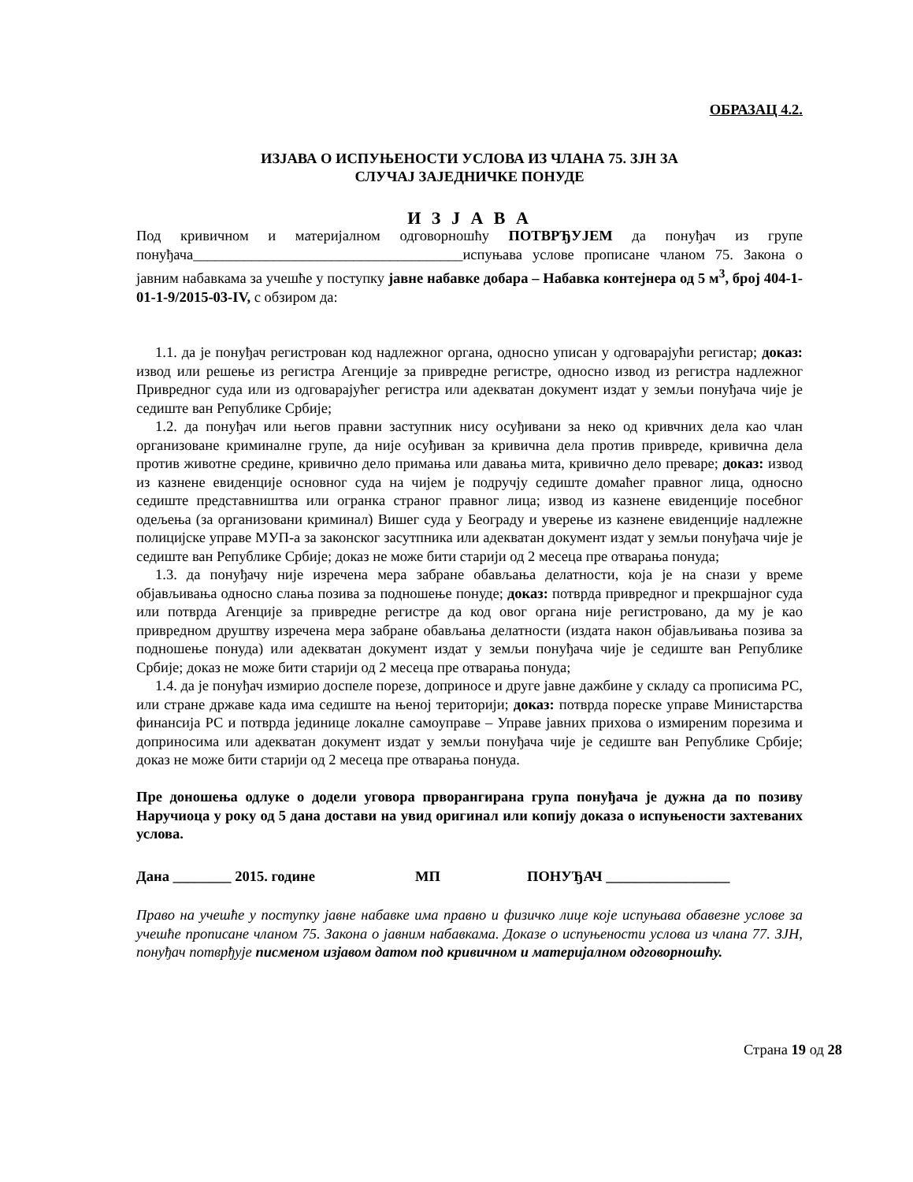ОБРАЗАЦ 4.2.
ИЗЈАВА О ИСПУЊЕНОСТИ УСЛОВА ИЗ ЧЛАНА 75. ЗЈН ЗА
СЛУЧАЈ ЗАЈЕДНИЧКЕ ПОНУДЕ
И З Ј А В А
Под кривичном и материјалном одговорношћу ПОТВРЂУЈЕМ да понуђач из групе понуђача_____________________________________испуњава услове прописане чланом 75. Закона о јавним набавкама за учешће у поступку јавне набавке добара – Набавка контејнера од 5 м<sup>3</sup>, број 404-1-01-1-9/2015-03-IV, с обзиром да:
1.1. да је понуђач регистрован код надлежног органа, односно уписан у одговарајући регистар; доказ: извод или решење из регистра Агенције за привредне регистре, односно извод из регистра надлежног Привредног суда или из одговарајућег регистра или адекватан документ издат у земљи понуђача чије је седиште ван Републике Србије;
1.2. да понуђач или његов правни заступник нису осуђивани за неко од кривчних дела као члан организоване криминалне групе, да није осуђиван за кривична дела против привреде, кривична дела против животне средине, кривично дело примања или давања мита, кривично дело преваре; доказ: извод из казнене евиденције основног суда на чијем је подручју седиште домаћег правног лица, односно седиште представништва или огранка страног правног лица; извод из казнене евиденције посебног одељења (за организовани криминал) Вишег суда у Београду и уверење из казнене евиденције надлежне полицијске управе МУП-а за законског засутпника или адекватан документ издат у земљи понуђача чије је седиште ван Републике Србије; доказ не може бити старији од 2 месеца пре отварања понуда;
1.3. да понуђачу није изречена мера забране обављања делатности, која је на снази у време објављивања односно слања позива за подношење понуде; доказ: потврда привредног и прекршајног суда или потврда Агенције за привредне регистре да код овог органа није регистровано, да му је као привредном друштву изречена мера забране обављања делатности (издата након објављивања позива за подношење понуда) или адекватан документ издат у земљи понуђача чије је седиште ван Републике Србије; доказ не може бити старији од 2 месеца пре отварања понуда;
1.4. да је понуђач измирио доспеле порезе, доприносе и друге јавне дажбине у складу са прописима РС, или стране државе када има седиште на њеној територији; доказ: потврда пореске управе Министарства финансија РС и потврда јединице локалне самоуправе – Управе јавних прихова о измиреним порезима и доприносима или адекватан документ издат у земљи понуђача чије је седиште ван Републике Србије; доказ не може бити старији од 2 месеца пре отварања понуда.
Пре доношења одлуке о додели уговора прворангирана група понуђача је дужна да по позиву Наручиоца у року од 5 дана достави на увид оригинал или копију доказа о испуњености захтеваних услова.
Дана ________ 2015. године МП ПОНУЂАЧ _________________
Право на учешће у поступку јавне набавке има правно и физичко лице које испуњава обавезне услове за учешће прописане чланом 75. Закона о јавним набавкама. Доказе о испуњености услова из члана 77. ЗЈН, понуђач потврђује писменом изјавом датом под кривичном и материјалном одговорношћу.
Страна 19 од 28